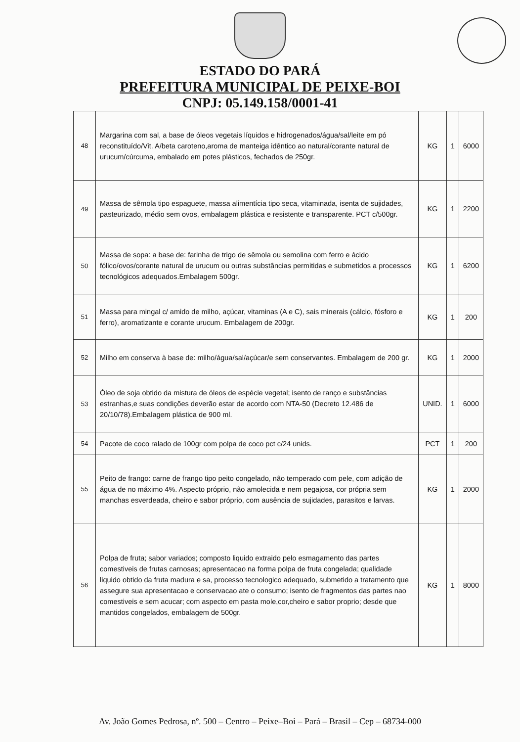ESTADO DO PARÁ
PREFEITURA MUNICIPAL DE PEIXE-BOI
CNPJ: 05.149.158/0001-41
| 48 | Margarina com sal, a base de óleos vegetais líquidos e hidrogenados/água/sal/leite em pó reconstituído/Vit. A/beta caroteno,aroma de manteiga idêntico ao natural/corante natural de urucum/cúrcuma, embalado em potes plásticos, fechados de 250gr. | KG | 1 | 6000 |
| 49 | Massa de sêmola tipo espaguete, massa alimentícia tipo seca, vitaminada, isenta de sujidades, pasteurizado, médio sem ovos, embalagem plástica e resistente e transparente. PCT c/500gr. | KG | 1 | 2200 |
| 50 | Massa de sopa: a base de: farinha de trigo de sêmola ou semolina com ferro e ácido fólico/ovos/corante natural de urucum ou outras substâncias permitidas e submetidos a processos tecnológicos adequados.Embalagem 500gr. | KG | 1 | 6200 |
| 51 | Massa para mingal c/ amido de milho, açúcar, vitaminas (A e C), sais minerais (cálcio, fósforo e ferro), aromatizante e corante urucum. Embalagem de 200gr. | KG | 1 | 200 |
| 52 | Milho em conserva à base de: milho/água/sal/açúcar/e sem conservantes. Embalagem de 200 gr. | KG | 1 | 2000 |
| 53 | Óleo de soja obtido da mistura de óleos de espécie vegetal; isento de ranço e substâncias estranhas,e suas condições deverão estar de acordo com NTA-50 (Decreto 12.486 de 20/10/78).Embalagem plástica de 900 ml. | UNID. | 1 | 6000 |
| 54 | Pacote de coco ralado de 100gr com polpa de coco pct c/24 unids. | PCT | 1 | 200 |
| 55 | Peito de frango: carne de frango tipo peito congelado, não temperado com pele, com adição de água de no máximo 4%. Aspecto próprio, não amolecida e nem pegajosa, cor própria sem manchas esverdeada, cheiro e sabor próprio, com ausência de sujidades, parasitos e larvas. | KG | 1 | 2000 |
| 56 | Polpa de fruta; sabor variados; composto liquido extraido pelo esmagamento das partes comestiveis de frutas carnosas; apresentacao na forma polpa de fruta congelada; qualidade liquido obtido da fruta madura e sa, processo tecnologico adequado, submetido a tratamento que assegure sua apresentacao e conservacao ate o consumo; isento de fragmentos das partes nao comestiveis e sem acucar; com aspecto em pasta mole,cor,cheiro e sabor proprio; desde que mantidos congelados, embalagem de 500gr. | KG | 1 | 8000 |
Av. João Gomes Pedrosa, nº. 500 – Centro – Peixe–Boi – Pará – Brasil – Cep – 68734-000